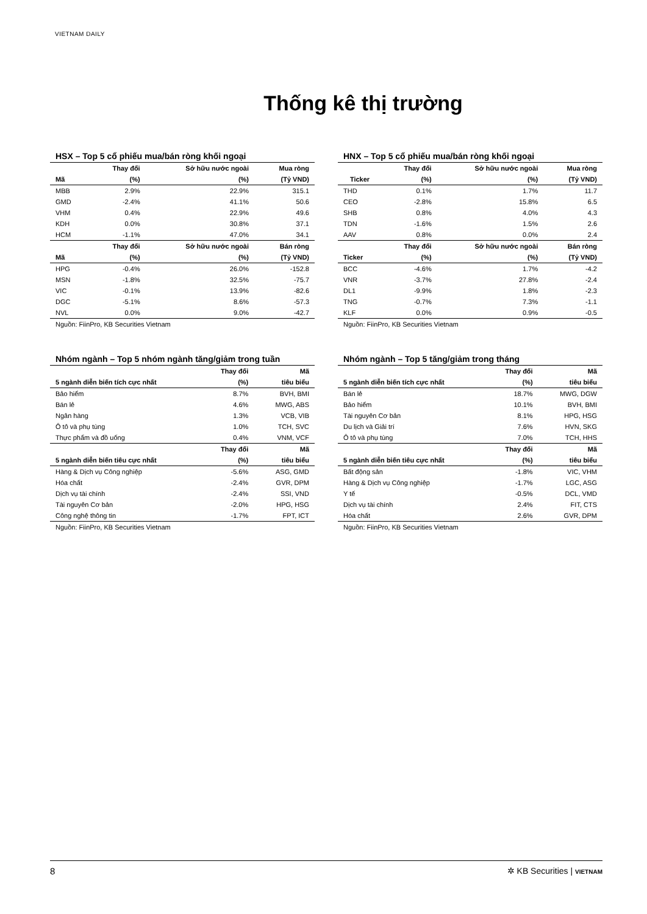VIETNAM DAILY
Thống kê thị trường
HSX – Top 5 cổ phiếu mua/bán ròng khối ngoại
| | Thay đổi | Sở hữu nước ngoài | Mua ròng |
| --- | --- | --- | --- |
| Mã | (%) | (%) | (Tỷ VND) |
| MBB | 2.9% | 22.9% | 315.1 |
| GMD | -2.4% | 41.1% | 50.6 |
| VHM | 0.4% | 22.9% | 49.6 |
| KDH | 0.0% | 30.8% | 37.1 |
| HCM | -1.1% | 47.0% | 34.1 |
| | Thay đổi | Sở hữu nước ngoài | Bán ròng |
| Mã | (%) | (%) | (Tỷ VND) |
| HPG | -0.4% | 26.0% | -152.8 |
| MSN | -1.8% | 32.5% | -75.7 |
| VIC | -0.1% | 13.9% | -82.6 |
| DGC | -5.1% | 8.6% | -57.3 |
| NVL | 0.0% | 9.0% | -42.7 |
Nguồn: FiinPro, KB Securities Vietnam
HNX – Top 5 cổ phiếu mua/bán ròng khối ngoại
| | Thay đổi | Sở hữu nước ngoài | Mua ròng |
| --- | --- | --- | --- |
| Ticker | (%) | (%) | (Tỷ VND) |
| THD | 0.1% | 1.7% | 11.7 |
| CEO | -2.8% | 15.8% | 6.5 |
| SHB | 0.8% | 4.0% | 4.3 |
| TDN | -1.6% | 1.5% | 2.6 |
| AAV | 0.8% | 0.0% | 2.4 |
| | Thay đổi | Sở hữu nước ngoài | Bán ròng |
| Ticker | (%) | (%) | (Tỷ VND) |
| BCC | -4.6% | 1.7% | -4.2 |
| VNR | -3.7% | 27.8% | -2.4 |
| DL1 | -9.9% | 1.8% | -2.3 |
| TNG | -0.7% | 7.3% | -1.1 |
| KLF | 0.0% | 0.9% | -0.5 |
Nguồn: FiinPro, KB Securities Vietnam
Nhóm ngành – Top 5 nhóm ngành tăng/giảm trong tuần
| | Thay đổi | Mã |
| --- | --- | --- |
| 5 ngành diễn biến tích cực nhất | (%) | tiêu biểu |
| Bảo hiểm | 8.7% | BVH, BMI |
| Bán lẻ | 4.6% | MWG, ABS |
| Ngân hàng | 1.3% | VCB, VIB |
| Ô tô và phụ tùng | 1.0% | TCH, SVC |
| Thực phẩm và đồ uống | 0.4% | VNM, VCF |
| | Thay đổi | Mã |
| 5 ngành diễn biến tiêu cực nhất | (%) | tiêu biểu |
| Hàng & Dịch vụ Công nghiệp | -5.6% | ASG, GMD |
| Hóa chất | -2.4% | GVR, DPM |
| Dịch vụ tài chính | -2.4% | SSI, VND |
| Tài nguyên Cơ bản | -2.0% | HPG, HSG |
| Công nghệ thông tin | -1.7% | FPT, ICT |
Nguồn: FiinPro, KB Securities Vietnam
Nhóm ngành – Top 5 tăng/giảm trong tháng
| | Thay đổi | Mã |
| --- | --- | --- |
| 5 ngành diễn biến tích cực nhất | (%) | tiêu biểu |
| Bán lẻ | 18.7% | MWG, DGW |
| Bảo hiểm | 10.1% | BVH, BMI |
| Tài nguyên Cơ bản | 8.1% | HPG, HSG |
| Du lịch và Giải trí | 7.6% | HVN, SKG |
| Ô tô và phụ tùng | 7.0% | TCH, HHS |
| | Thay đổi | Mã |
| 5 ngành diễn biến tiêu cực nhất | (%) | tiêu biểu |
| Bất động sản | -1.8% | VIC, VHM |
| Hàng & Dịch vụ Công nghiệp | -1.7% | LGC, ASG |
| Y tế | -0.5% | DCL, VMD |
| Dịch vụ tài chính | 2.4% | FIT, CTS |
| Hóa chất | 2.6% | GVR, DPM |
Nguồn: FiinPro, KB Securities Vietnam
8 ✲ KB Securities | VIETNAM